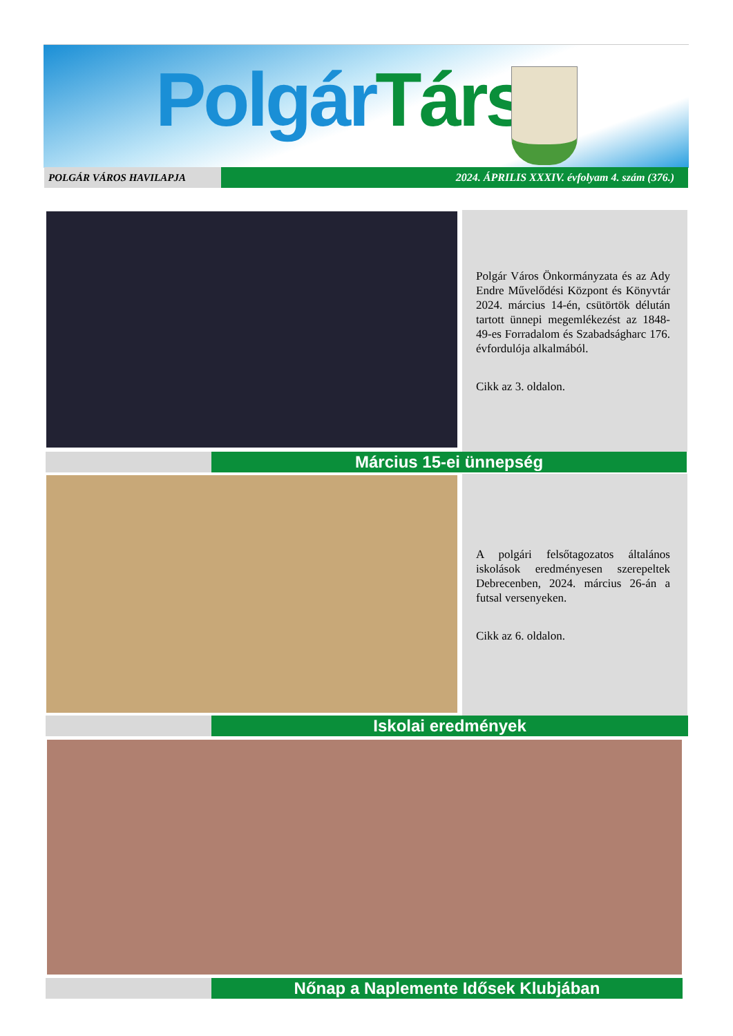PolgárTárs
POLGÁR VÁROS HAVILAPJA 2024. ÁPRILIS XXXIV. évfolyam 4. szám (376.)
Polgár Város Önkormányzata és az Ady Endre Művelődési Központ és Könyvtár 2024. március 14-én, csütörtök délután tartott ünnepi megemlékezést az 1848-49-es Forradalom és Szabadságharc 176. évfordulója alkalmából.
Cikk az 3. oldalon.
Március 15-ei ünnepség
A polgári felsőtagozatos általános iskolások eredményesen szerepeltek Debrecenben, 2024. március 26-án a futsal versenyeken.
Cikk az 6. oldalon.
Iskolai eredmények
Nőnap a Naplemente Idősek Klubjában